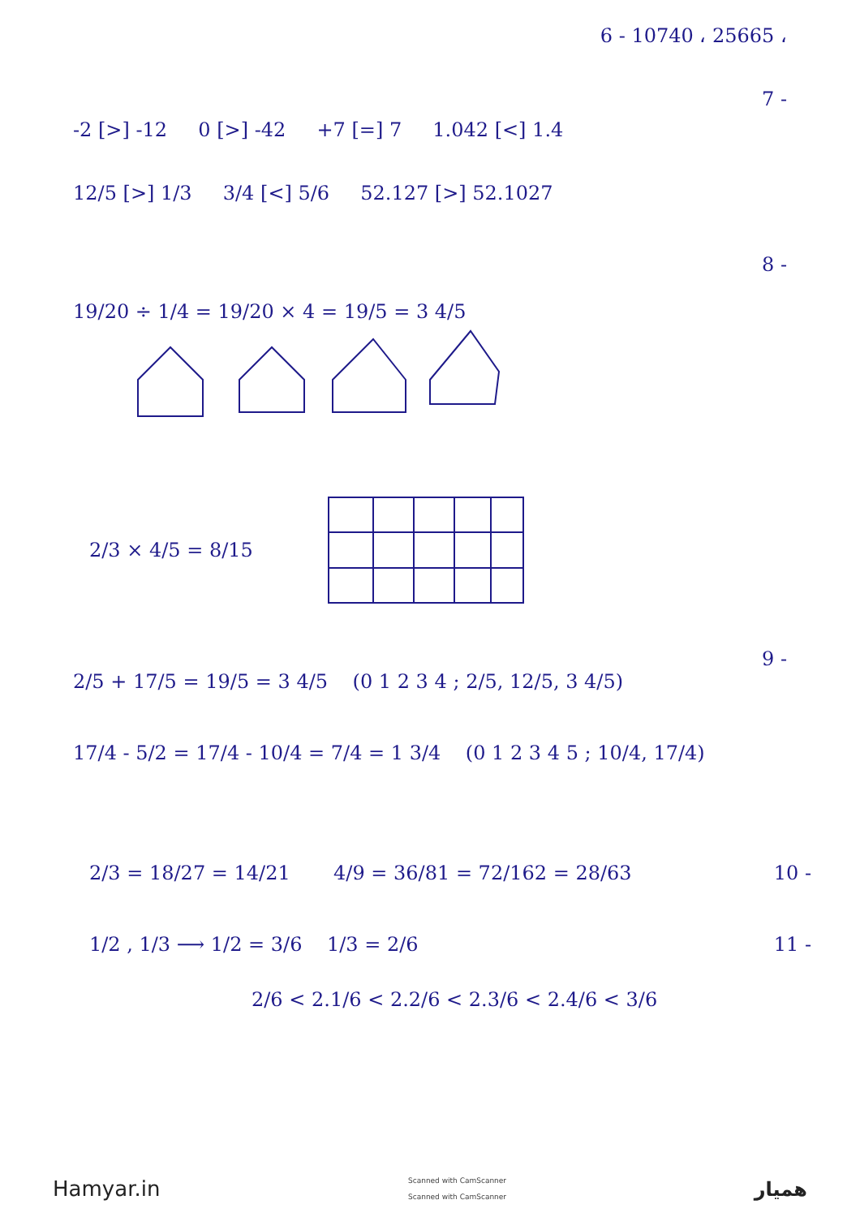6 - 10740 ، 25665 ،
7 -
-2 [>] -12 0 [>] -42 +7 [=] 7 1.042 [<] 1.4
12/5 [>] 1/3 3/4 [<] 5/6 52.127 [>] 52.1027
8 -
19/20 ÷ 1/4 = 19/20 × 4 = 19/5 = 3 4/5
2/3 × 4/5 = 8/15
9 -
2/5 + 17/5 = 19/5 = 3 4/5 (0 1 2 3 4 ; 2/5, 12/5, 3 4/5)
17/4 - 5/2 = 17/4 - 10/4 = 7/4 = 1 3/4 (0 1 2 3 4 5 ; 10/4, 17/4)
2/3 = 18/27 = 14/21 4/9 = 36/81 = 72/162 = 28/63 10 -
1/2 , 1/3 ⟶ 1/2 = 3/6 1/3 = 2/6 11 -
2/6 < 2.1/6 < 2.2/6 < 2.3/6 < 2.4/6 < 3/6
Hamyar.in Scanned with CamScanner
Scanned with CamScanner همیار